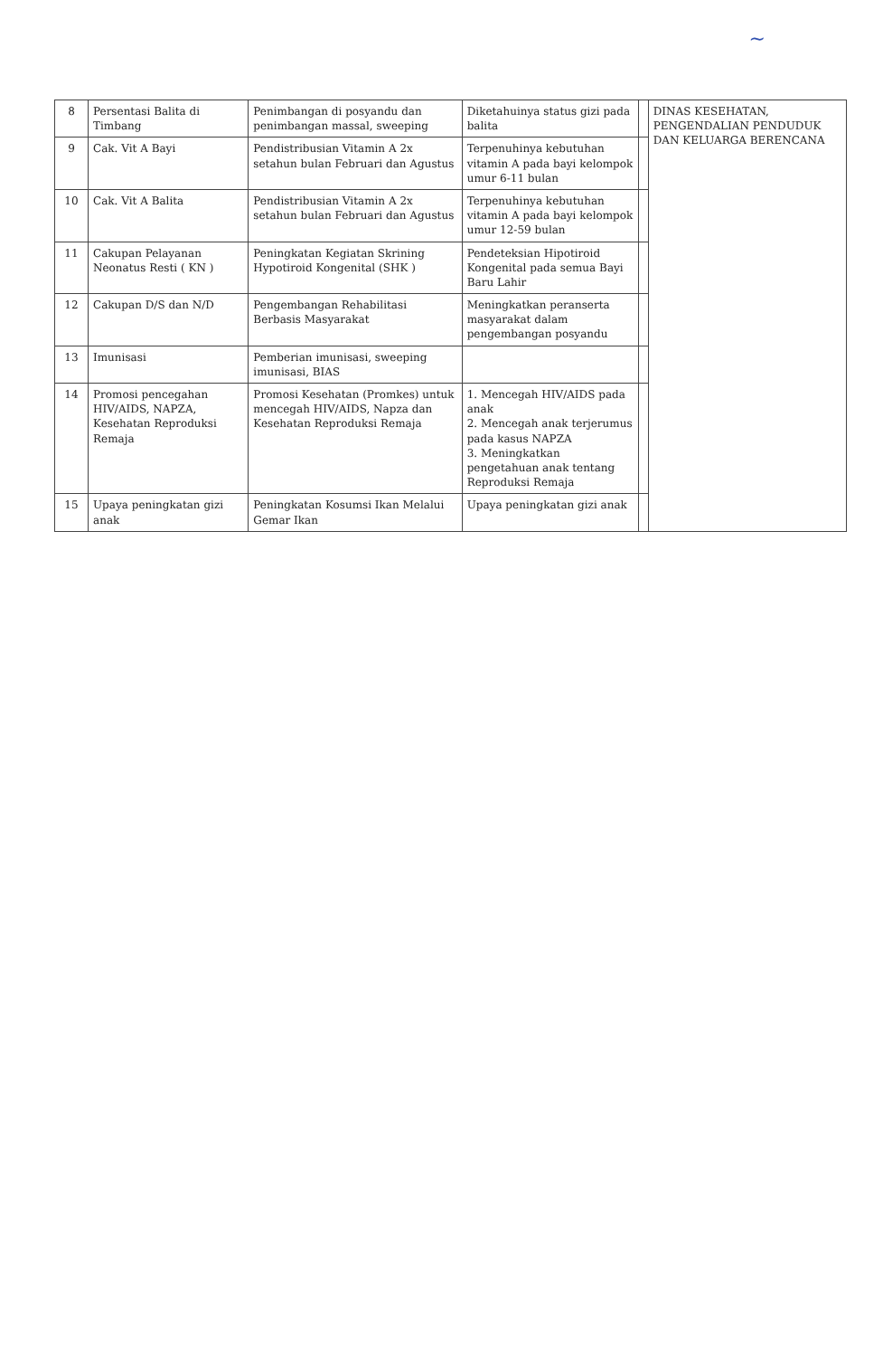~
| 8 | Persentasi Balita di Timbang | Penimbangan di posyandu dan penimbangan massal, sweeping | Diketahuinya status gizi pada balita | | DINAS KESEHATAN, PENGENDALIAN PENDUDUK DAN KELUARGA BERENCANA |
| 9 | Cak. Vit A Bayi | Pendistribusian Vitamin A 2x setahun bulan Februari dan Agustus | Terpenuhinya kebutuhan vitamin A pada bayi kelompok umur 6-11 bulan | | |
| 10 | Cak. Vit A Balita | Pendistribusian Vitamin A 2x setahun bulan Februari dan Agustus | Terpenuhinya kebutuhan vitamin A pada bayi kelompok umur 12-59 bulan | | |
| 11 | Cakupan Pelayanan Neonatus Resti ( KN ) | Peningkatan Kegiatan Skrining Hypotiroid Kongenital (SHK ) | Pendeteksian Hipotiroid Kongenital pada semua Bayi Baru Lahir | | |
| 12 | Cakupan D/S dan N/D | Pengembangan Rehabilitasi Berbasis Masyarakat | Meningkatkan peranserta masyarakat dalam pengembangan posyandu | | |
| 13 | Imunisasi | Pemberian imunisasi, sweeping imunisasi, BIAS | | | |
| 14 | Promosi pencegahan HIV/AIDS, NAPZA, Kesehatan Reproduksi Remaja | Promosi Kesehatan (Promkes) untuk mencegah HIV/AIDS, Napza dan Kesehatan Reproduksi Remaja | 1. Mencegah HIV/AIDS pada anak 2. Mencegah anak terjerumus pada kasus NAPZA 3. Meningkatkan pengetahuan anak tentang Reproduksi Remaja | | |
| 15 | Upaya peningkatan gizi anak | Peningkatan Kosumsi Ikan Melalui Gemar Ikan | Upaya peningkatan gizi anak | | |